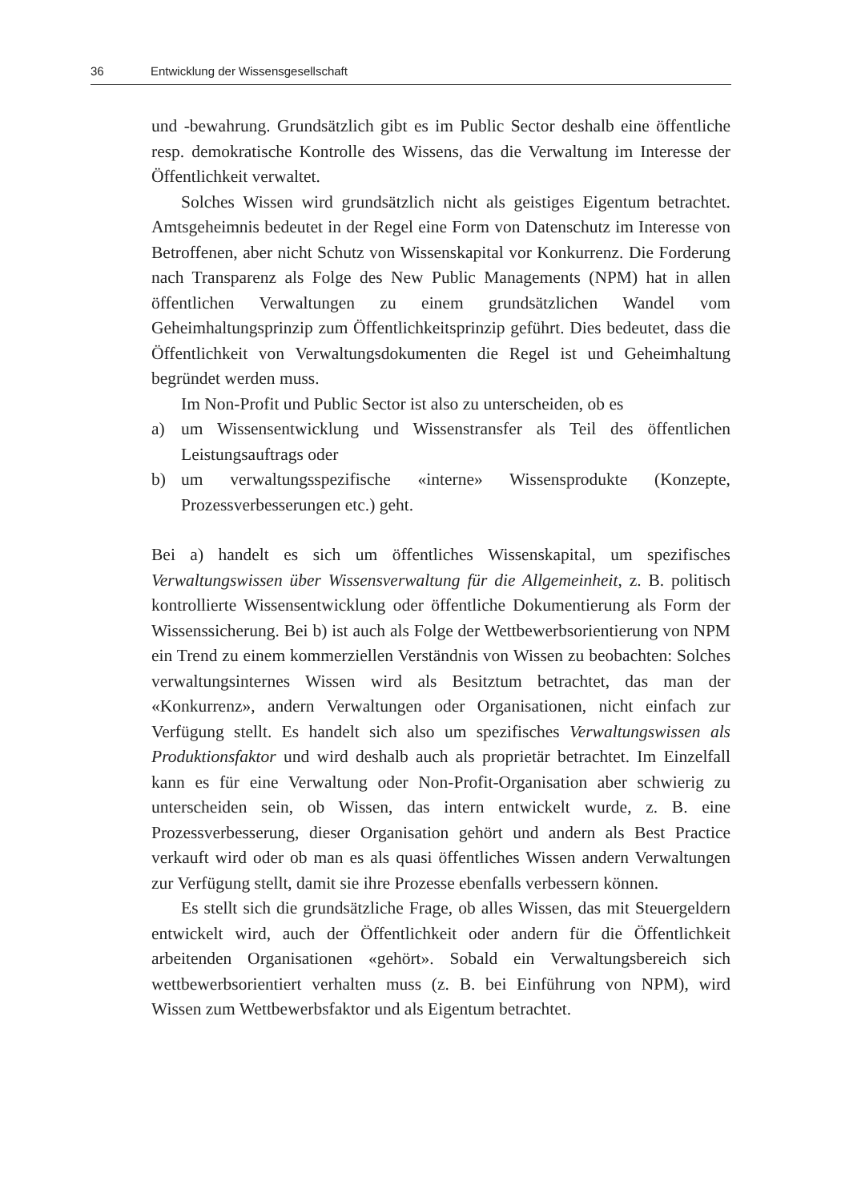36 Entwicklung der Wissensgesellschaft
und -bewahrung. Grundsätzlich gibt es im Public Sector deshalb eine öffentliche resp. demokratische Kontrolle des Wissens, das die Verwaltung im Interesse der Öffentlichkeit verwaltet.
Solches Wissen wird grundsätzlich nicht als geistiges Eigentum betrachtet. Amtsgeheimnis bedeutet in der Regel eine Form von Datenschutz im Interesse von Betroffenen, aber nicht Schutz von Wissenskapital vor Konkurrenz. Die Forderung nach Transparenz als Folge des New Public Managements (NPM) hat in allen öffentlichen Verwaltungen zu einem grundsätzlichen Wandel vom Geheimhaltungsprinzip zum Öffentlichkeitsprinzip geführt. Dies bedeutet, dass die Öffentlichkeit von Verwaltungsdokumenten die Regel ist und Geheimhaltung begründet werden muss.
Im Non-Profit und Public Sector ist also zu unterscheiden, ob es
a) um Wissensentwicklung und Wissenstransfer als Teil des öffentlichen Leistungsauftrags oder
b) um verwaltungsspezifische «interne» Wissensprodukte (Konzepte, Prozessverbesserungen etc.) geht.
Bei a) handelt es sich um öffentliches Wissenskapital, um spezifisches Verwaltungswissen über Wissensverwaltung für die Allgemeinheit, z. B. politisch kontrollierte Wissensentwicklung oder öffentliche Dokumentierung als Form der Wissenssicherung. Bei b) ist auch als Folge der Wettbewerbsorientierung von NPM ein Trend zu einem kommerziellen Verständnis von Wissen zu beobachten: Solches verwaltungsinternes Wissen wird als Besitztum betrachtet, das man der «Konkurrenz», andern Verwaltungen oder Organisationen, nicht einfach zur Verfügung stellt. Es handelt sich also um spezifisches Verwaltungswissen als Produktionsfaktor und wird deshalb auch als proprietär betrachtet. Im Einzelfall kann es für eine Verwaltung oder Non-Profit-Organisation aber schwierig zu unterscheiden sein, ob Wissen, das intern entwickelt wurde, z. B. eine Prozessverbesserung, dieser Organisation gehört und andern als Best Practice verkauft wird oder ob man es als quasi öffentliches Wissen andern Verwaltungen zur Verfügung stellt, damit sie ihre Prozesse ebenfalls verbessern können.
Es stellt sich die grundsätzliche Frage, ob alles Wissen, das mit Steuergeldern entwickelt wird, auch der Öffentlichkeit oder andern für die Öffentlichkeit arbeitenden Organisationen «gehört». Sobald ein Verwaltungsbereich sich wettbewerbsorientiert verhalten muss (z. B. bei Einführung von NPM), wird Wissen zum Wettbewerbsfaktor und als Eigentum betrachtet.